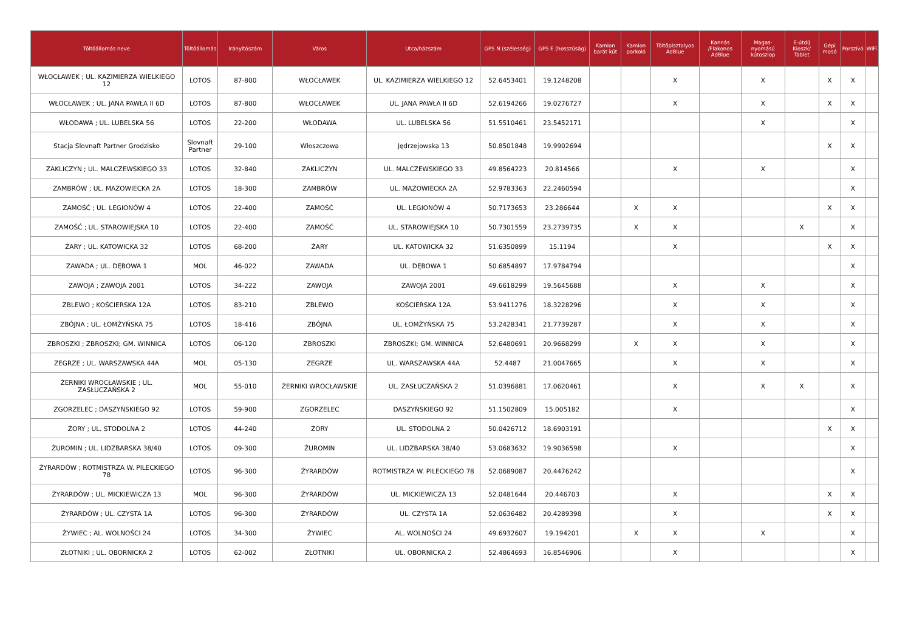| Töltőállomás neve | Töltőállomás | Irányítószám | Város | Utca/házszám | GPS N (szélesség) | GPS E (hosszúság) | Kamion barát kút | Kamion parkoló | Töltőpisztolyos AdBlue | Kannás /Flakonos AdBlue | Magas-nyomású kútoszlop | E-útdíj Kioszk/ Tablet | Gépi mosó | Porszívó | WiFi |
| --- | --- | --- | --- | --- | --- | --- | --- | --- | --- | --- | --- | --- | --- | --- | --- |
| WŁOCŁAWEK ; UL. KAZIMIERZA WIELKIEGO 12 | LOTOS | 87-800 | WŁOCŁAWEK | UL. KAZIMIERZA WIELKIEGO 12 | 52.6453401 | 19.1248208 | | | X | | X | | X | X | |
| WŁOCŁAWEK ; UL. JANA PAWŁA II 6D | LOTOS | 87-800 | WŁOCŁAWEK | UL. JANA PAWŁA II 6D | 52.6194266 | 19.0276727 | | | X | | X | | X | X | |
| WŁODAWA ; UL. LUBELSKA 56 | LOTOS | 22-200 | WŁODAWA | UL. LUBELSKA 56 | 51.5510461 | 23.5452171 | | | | | X | | | X | |
| Stacja Slovnaft Partner Grodzisko | Slovnaft Partner | 29-100 | Włoszczowa | Jędrzejowska 13 | 50.8501848 | 19.9902694 | | | | | | | X | X | |
| ZAKLICZYN ; UL. MALCZEWSKIEGO 33 | LOTOS | 32-840 | ZAKLICZYN | UL. MALCZEWSKIEGO 33 | 49.8564223 | 20.814566 | | | X | | X | | | X | |
| ZAMBRÓW ; UL. MAZOWIECKA 2A | LOTOS | 18-300 | ZAMBRÓW | UL. MAZOWIECKA 2A | 52.9783363 | 22.2460594 | | | | | | | | X | |
| ZAMOŚĆ ; UL. LEGIONÓW 4 | LOTOS | 22-400 | ZAMOŚĆ | UL. LEGIONÓW 4 | 50.7173653 | 23.286644 | | X | X | | | | X | X | |
| ZAMOŚĆ ; UL. STAROWIEJSKA 10 | LOTOS | 22-400 | ZAMOŚĆ | UL. STAROWIEJSKA 10 | 50.7301559 | 23.2739735 | | X | X | | | X | | X | |
| ŻARY ; UL. KATOWICKA 32 | LOTOS | 68-200 | ŻARY | UL. KATOWICKA 32 | 51.6350899 | 15.1194 | | | X | | | | X | X | |
| ZAWADA ; UL. DĘBOWA 1 | MOL | 46-022 | ZAWADA | UL. DĘBOWA 1 | 50.6854897 | 17.9784794 | | | | | | | | X | |
| ZAWOJA ; ZAWOJA 2001 | LOTOS | 34-222 | ZAWOJA | ZAWOJA 2001 | 49.6618299 | 19.5645688 | | | X | | X | | | X | |
| ZBLEWO ; KOŚCIERSKA 12A | LOTOS | 83-210 | ZBLEWO | KOŚCIERSKA 12A | 53.9411276 | 18.3228296 | | | X | | X | | | X | |
| ZBÓJNA ; UL. ŁOMŻYŃSKA 75 | LOTOS | 18-416 | ZBÓJNA | UL. ŁOMŻYŃSKA 75 | 53.2428341 | 21.7739287 | | | X | | X | | | X | |
| ZBROSZKI ; ZBROSZKI; GM. WINNICA | LOTOS | 06-120 | ZBROSZKI | ZBROSZKI; GM. WINNICA | 52.6480691 | 20.9668299 | | X | X | | X | | | X | |
| ZEGRZE ; UL. WARSZAWSKA 44A | MOL | 05-130 | ZEGRZE | UL. WARSZAWSKA 44A | 52.4487 | 21.0047665 | | | X | | X | | | X | |
| ŻERNIKI WROCŁAWSKIE ; UL. ZASŁUCZAŃSKA 2 | MOL | 55-010 | ŻERNIKI WROCŁAWSKIE | UL. ZASŁUCZAŃSKA 2 | 51.0396881 | 17.0620461 | | | X | | X | X | | X | |
| ZGORZELEC ; DASZYŃSKIEGO 92 | LOTOS | 59-900 | ZGORZELEC | DASZYŃSKIEGO 92 | 51.1502809 | 15.005182 | | | X | | | | | X | |
| ŻORY ; UL. STODOLNA 2 | LOTOS | 44-240 | ŻORY | UL. STODOLNA 2 | 50.0426712 | 18.6903191 | | | | | | | X | X | |
| ŻUROMIN ; UL. LIDZBARSKA 38/40 | LOTOS | 09-300 | ŻUROMIN | UL. LIDZBARSKA 38/40 | 53.0683632 | 19.9036598 | | | X | | | | | X | |
| ŻYRARDÓW ; ROTMISTRZA W. PILECKIEGO 78 | LOTOS | 96-300 | ŻYRARDÓW | ROTMISTRZA W. PILECKIEGO 78 | 52.0689087 | 20.4476242 | | | | | | | | X | |
| ŻYRARDÓW ; UL. MICKIEWICZA 13 | MOL | 96-300 | ŻYRARDÓW | UL. MICKIEWICZA 13 | 52.0481644 | 20.446703 | | | X | | | | X | X | |
| ŻYRARDÓW ; UL. CZYSTA 1A | LOTOS | 96-300 | ŻYRARDÓW | UL. CZYSTA 1A | 52.0636482 | 20.4289398 | | | X | | | | X | X | |
| ŻYWIEC ; AL. WOLNOŚCI 24 | LOTOS | 34-300 | ŻYWIEC | AL. WOLNOŚCI 24 | 49.6932607 | 19.194201 | | X | X | | X | | | X | |
| ZŁOTNIKI ; UL. OBORNICKA 2 | LOTOS | 62-002 | ZŁOTNIKI | UL. OBORNICKA 2 | 52.4864693 | 16.8546906 | | | X | | | | | X | |